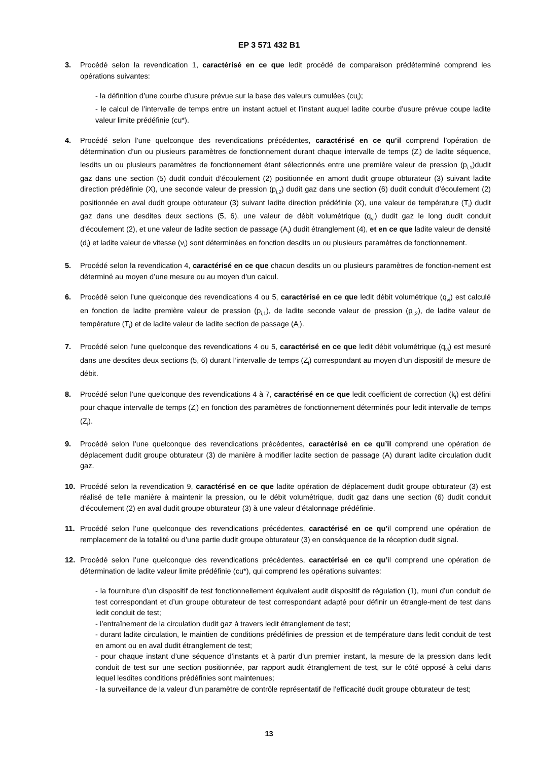EP 3 571 432 B1
3. Procédé selon la revendication 1, caractérisé en ce que ledit procédé de comparaison prédéterminé comprend les opérations suivantes:
- la définition d’une courbe d’usure prévue sur la base des valeurs cumulées (cu<sub>i</sub>);
- le calcul de l’intervalle de temps entre un instant actuel et l’instant auquel ladite courbe d’usure prévue coupe ladite valeur limite prédéfinie (cu*).
4. Procédé selon l’une quelconque des revendications précédentes, caractérisé en ce qu’il comprend l’opération de détermination d’un ou plusieurs paramètres de fonctionnement durant chaque intervalle de temps (Z<sub>i</sub>) de ladite séquence, lesdits un ou plusieurs paramètres de fonctionnement étant sélectionnés entre une première valeur de pression (p<sub>i,1</sub>)dudit gaz dans une section (5) dudit conduit d’écoulement (2) positionnée en amont dudit groupe obturateur (3) suivant ladite direction prédéfinie (X), une seconde valeur de pression (p<sub>i,2</sub>) dudit gaz dans une section (6) dudit conduit d’écoulement (2) positionnée en aval dudit groupe obturateur (3) suivant ladite direction prédéfinie (X), une valeur de température (T<sub>i</sub>) dudit gaz dans une desdites deux sections (5, 6), une valeur de débit volumétrique (q<sub>vi</sub>) dudit gaz le long dudit conduit d’écoulement (2), et une valeur de ladite section de passage (A<sub>i</sub>) dudit étranglement (4), et en ce que ladite valeur de densité (d<sub>i</sub>) et ladite valeur de vitesse (v<sub>i</sub>) sont déterminées en fonction desdits un ou plusieurs paramètres de fonctionnement.
5. Procédé selon la revendication 4, caractérisé en ce que chacun desdits un ou plusieurs paramètres de fonction-nement est déterminé au moyen d’une mesure ou au moyen d’un calcul.
6. Procédé selon l’une quelconque des revendications 4 ou 5, caractérisé en ce que ledit débit volumétrique (q<sub>vi</sub>) est calculé en fonction de ladite première valeur de pression (p<sub>i,1</sub>), de ladite seconde valeur de pression (p<sub>i,2</sub>), de ladite valeur de température (T<sub>i</sub>) et de ladite valeur de ladite section de passage (A<sub>i</sub>).
7. Procédé selon l’une quelconque des revendications 4 ou 5, caractérisé en ce que ledit débit volumétrique (q<sub>vi</sub>) est mesuré dans une desdites deux sections (5, 6) durant l’intervalle de temps (Z<sub>i</sub>) correspondant au moyen d’un dispositif de mesure de débit.
8. Procédé selon l’une quelconque des revendications 4 à 7, caractérisé en ce que ledit coefficient de correction (k<sub>i</sub>) est défini pour chaque intervalle de temps (Z<sub>i</sub>) en fonction des paramètres de fonctionnement déterminés pour ledit intervalle de temps (Z<sub>i</sub>).
9. Procédé selon l’une quelconque des revendications précédentes, caractérisé en ce qu’il comprend une opération de déplacement dudit groupe obturateur (3) de manière à modifier ladite section de passage (A) durant ladite circulation dudit gaz.
10. Procédé selon la revendication 9, caractérisé en ce que ladite opération de déplacement dudit groupe obturateur (3) est réalisé de telle manière à maintenir la pression, ou le débit volumétrique, dudit gaz dans une section (6) dudit conduit d’écoulement (2) en aval dudit groupe obturateur (3) à une valeur d’étalonnage prédéfinie.
11. Procédé selon l’une quelconque des revendications précédentes, caractérisé en ce qu’il comprend une opération de remplacement de la totalité ou d’une partie dudit groupe obturateur (3) en conséquence de la réception dudit signal.
12. Procédé selon l’une quelconque des revendications précédentes, caractérisé en ce qu’il comprend une opération de détermination de ladite valeur limite prédéfinie (cu*), qui comprend les opérations suivantes:
- la fourniture d’un dispositif de test fonctionnellement équivalent audit dispositif de régulation (1), muni d’un conduit de test correspondant et d’un groupe obturateur de test correspondant adapté pour définir un étrangle-ment de test dans ledit conduit de test;
- l’entraînement de la circulation dudit gaz à travers ledit étranglement de test;
- durant ladite circulation, le maintien de conditions prédéfinies de pression et de température dans ledit conduit de test en amont ou en aval dudit étranglement de test;
- pour chaque instant d’une séquence d’instants et à partir d’un premier instant, la mesure de la pression dans ledit conduit de test sur une section positionnée, par rapport audit étranglement de test, sur le côté opposé à celui dans lequel lesdites conditions prédéfinies sont maintenues;
- la surveillance de la valeur d’un paramètre de contrôle représentatif de l’efficacité dudit groupe obturateur de test;
13